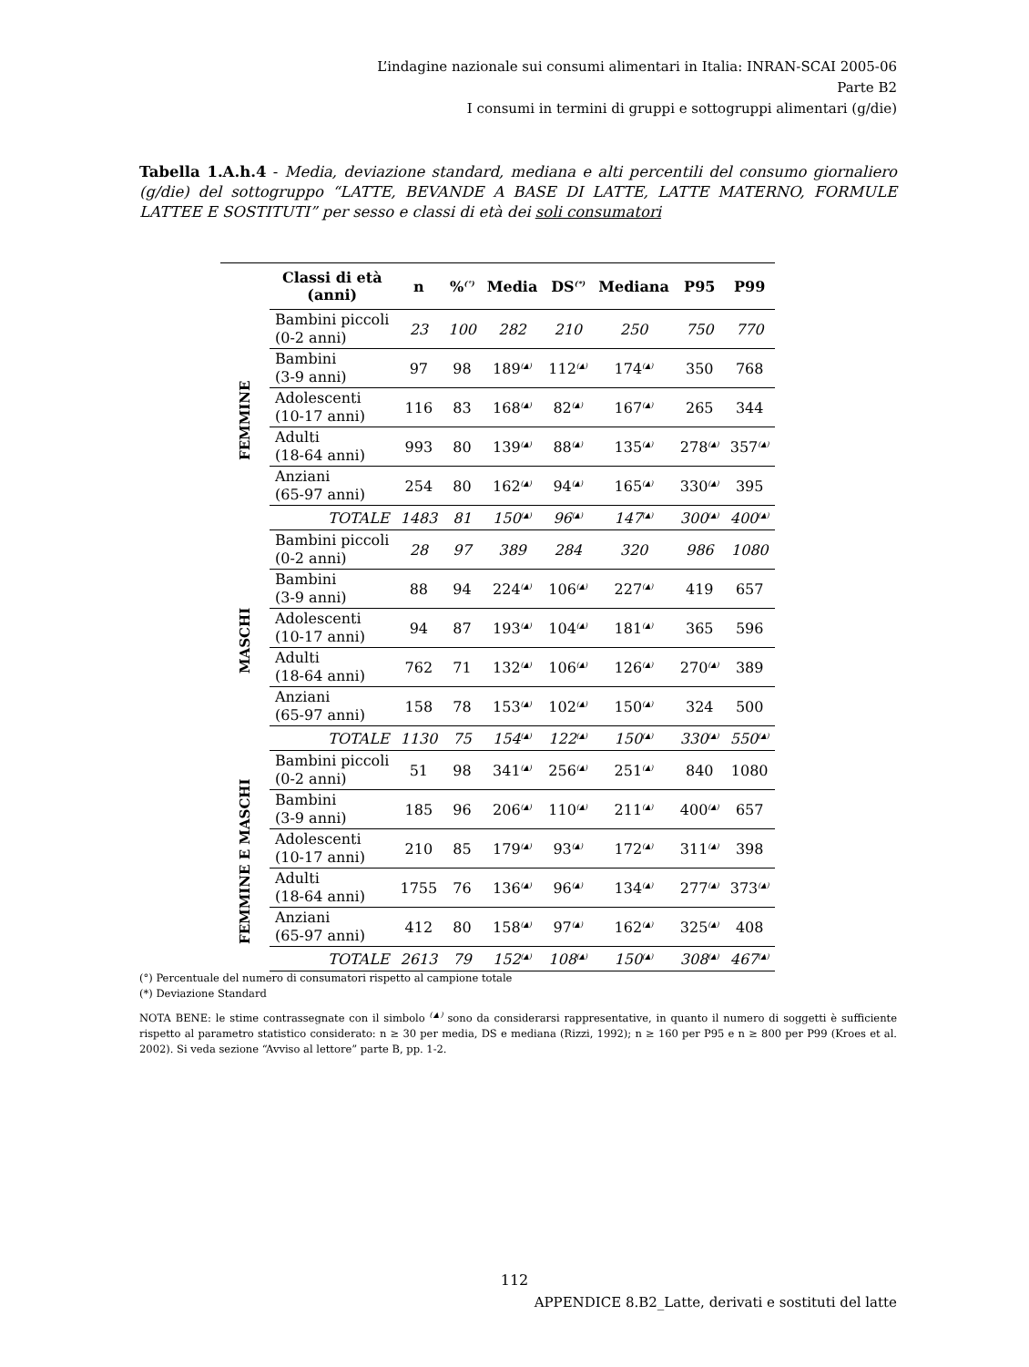L’indagine nazionale sui consumi alimentari in Italia: INRAN-SCAI 2005-06
Parte B2
I consumi in termini di gruppi e sottogruppi alimentari (g/die)
Tabella 1.A.h.4 - Media, deviazione standard, mediana e alti percentili del consumo giornaliero (g/die) del sottogruppo “LATTE, BEVANDE A BASE DI LATTE, LATTE MATERNO, FORMULE LATTEE E SOSTITUTI” per sesso e classi di età dei soli consumatori
| | Classi di età (anni) | n | %<sup>(°)</sup> | Media | DS<sup>(*)</sup> | Mediana | P95 | P99 |
| --- | --- | --- | --- | --- | --- | --- | --- | --- |
| FEMMINE | Bambini piccoli (0-2 anni) | 23 | 100 | 282 | 210 | 250 | 750 | 770 |
| | Bambini (3-9 anni) | 97 | 98 | 189<sup>(▲)</sup> | 112<sup>(▲)</sup> | 174<sup>(▲)</sup> | 350 | 768 |
| | Adolescenti (10-17 anni) | 116 | 83 | 168<sup>(▲)</sup> | 82<sup>(▲)</sup> | 167<sup>(▲)</sup> | 265 | 344 |
| | Adulti (18-64 anni) | 993 | 80 | 139<sup>(▲)</sup> | 88<sup>(▲)</sup> | 135<sup>(▲)</sup> | 278<sup>(▲)</sup> | 357<sup>(▲)</sup> |
| | Anziani (65-97 anni) | 254 | 80 | 162<sup>(▲)</sup> | 94<sup>(▲)</sup> | 165<sup>(▲)</sup> | 330<sup>(▲)</sup> | 395 |
| | TOTALE | 1483 | 81 | 150<sup>(▲)</sup> | 96<sup>(▲)</sup> | 147<sup>(▲)</sup> | 300<sup>(▲)</sup> | 400<sup>(▲)</sup> |
| MASCHI | Bambini piccoli (0-2 anni) | 28 | 97 | 389 | 284 | 320 | 986 | 1080 |
| | Bambini (3-9 anni) | 88 | 94 | 224<sup>(▲)</sup> | 106<sup>(▲)</sup> | 227<sup>(▲)</sup> | 419 | 657 |
| | Adolescenti (10-17 anni) | 94 | 87 | 193<sup>(▲)</sup> | 104<sup>(▲)</sup> | 181<sup>(▲)</sup> | 365 | 596 |
| | Adulti (18-64 anni) | 762 | 71 | 132<sup>(▲)</sup> | 106<sup>(▲)</sup> | 126<sup>(▲)</sup> | 270<sup>(▲)</sup> | 389 |
| | Anziani (65-97 anni) | 158 | 78 | 153<sup>(▲)</sup> | 102<sup>(▲)</sup> | 150<sup>(▲)</sup> | 324 | 500 |
| | TOTALE | 1130 | 75 | 154<sup>(▲)</sup> | 122<sup>(▲)</sup> | 150<sup>(▲)</sup> | 330<sup>(▲)</sup> | 550<sup>(▲)</sup> |
| FEMMINE E MASCHI | Bambini piccoli (0-2 anni) | 51 | 98 | 341<sup>(▲)</sup> | 256<sup>(▲)</sup> | 251<sup>(▲)</sup> | 840 | 1080 |
| | Bambini (3-9 anni) | 185 | 96 | 206<sup>(▲)</sup> | 110<sup>(▲)</sup> | 211<sup>(▲)</sup> | 400<sup>(▲)</sup> | 657 |
| | Adolescenti (10-17 anni) | 210 | 85 | 179<sup>(▲)</sup> | 93<sup>(▲)</sup> | 172<sup>(▲)</sup> | 311<sup>(▲)</sup> | 398 |
| | Adulti (18-64 anni) | 1755 | 76 | 136<sup>(▲)</sup> | 96<sup>(▲)</sup> | 134<sup>(▲)</sup> | 277<sup>(▲)</sup> | 373<sup>(▲)</sup> |
| | Anziani (65-97 anni) | 412 | 80 | 158<sup>(▲)</sup> | 97<sup>(▲)</sup> | 162<sup>(▲)</sup> | 325<sup>(▲)</sup> | 408 |
| | TOTALE | 2613 | 79 | 152<sup>(▲)</sup> | 108<sup>(▲)</sup> | 150<sup>(▲)</sup> | 308<sup>(▲)</sup> | 467<sup>(▲)</sup> |
(°) Percentuale del numero di consumatori rispetto al campione totale
(*) Deviazione Standard
NOTA BENE: le stime contrassegnate con il simbolo <sup>(▲)</sup> sono da considerarsi rappresentative, in quanto il numero di soggetti è sufficiente rispetto al parametro statistico considerato: n ≥ 30 per media, DS e mediana (Rizzi, 1992); n ≥ 160 per P95 e n ≥ 800 per P99 (Kroes et al. 2002). Si veda sezione “Avviso al lettore” parte B, pp. 1-2.
112
APPENDICE 8.B2_Latte, derivati e sostituti del latte